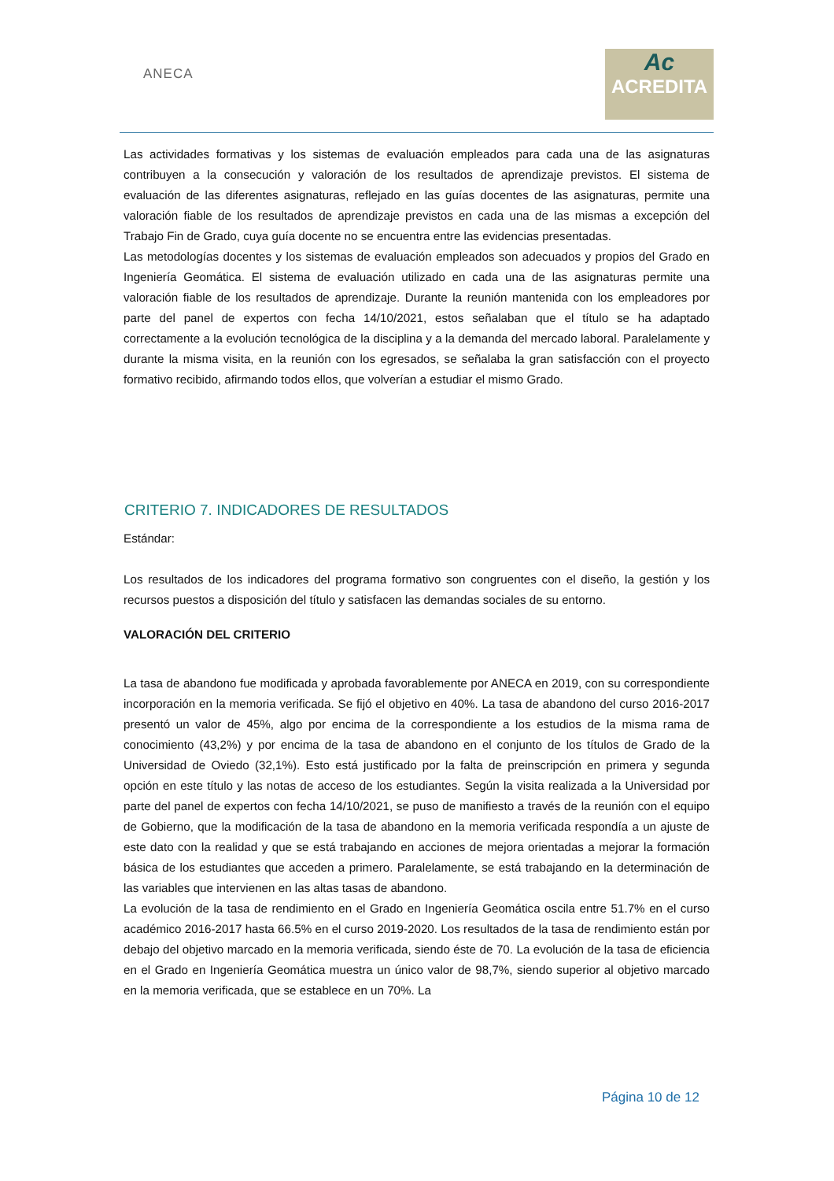ANECA
Ac
ACREDITA
Las actividades formativas y los sistemas de evaluación empleados para cada una de las asignaturas contribuyen a la consecución y valoración de los resultados de aprendizaje previstos. El sistema de evaluación de las diferentes asignaturas, reflejado en las guías docentes de las asignaturas, permite una valoración fiable de los resultados de aprendizaje previstos en cada una de las mismas a excepción del Trabajo Fin de Grado, cuya guía docente no se encuentra entre las evidencias presentadas.
Las metodologías docentes y los sistemas de evaluación empleados son adecuados y propios del Grado en Ingeniería Geomática. El sistema de evaluación utilizado en cada una de las asignaturas permite una valoración fiable de los resultados de aprendizaje. Durante la reunión mantenida con los empleadores por parte del panel de expertos con fecha 14/10/2021, estos señalaban que el título se ha adaptado correctamente a la evolución tecnológica de la disciplina y a la demanda del mercado laboral. Paralelamente y durante la misma visita, en la reunión con los egresados, se señalaba la gran satisfacción con el proyecto formativo recibido, afirmando todos ellos, que volverían a estudiar el mismo Grado.
CRITERIO 7. INDICADORES DE RESULTADOS
Estándar:
Los resultados de los indicadores del programa formativo son congruentes con el diseño, la gestión y los recursos puestos a disposición del título y satisfacen las demandas sociales de su entorno.
VALORACIÓN DEL CRITERIO
La tasa de abandono fue modificada y aprobada favorablemente por ANECA en 2019, con su correspondiente incorporación en la memoria verificada. Se fijó el objetivo en 40%. La tasa de abandono del curso 2016-2017 presentó un valor de 45%, algo por encima de la correspondiente a los estudios de la misma rama de conocimiento (43,2%) y por encima de la tasa de abandono en el conjunto de los títulos de Grado de la Universidad de Oviedo (32,1%). Esto está justificado por la falta de preinscripción en primera y segunda opción en este título y las notas de acceso de los estudiantes. Según la visita realizada a la Universidad por parte del panel de expertos con fecha 14/10/2021, se puso de manifiesto a través de la reunión con el equipo de Gobierno, que la modificación de la tasa de abandono en la memoria verificada respondía a un ajuste de este dato con la realidad y que se está trabajando en acciones de mejora orientadas a mejorar la formación básica de los estudiantes que acceden a primero. Paralelamente, se está trabajando en la determinación de las variables que intervienen en las altas tasas de abandono.
La evolución de la tasa de rendimiento en el Grado en Ingeniería Geomática oscila entre 51.7% en el curso académico 2016-2017 hasta 66.5% en el curso 2019-2020. Los resultados de la tasa de rendimiento están por debajo del objetivo marcado en la memoria verificada, siendo éste de 70. La evolución de la tasa de eficiencia en el Grado en Ingeniería Geomática muestra un único valor de 98,7%, siendo superior al objetivo marcado en la memoria verificada, que se establece en un 70%. La
Página 10 de 12